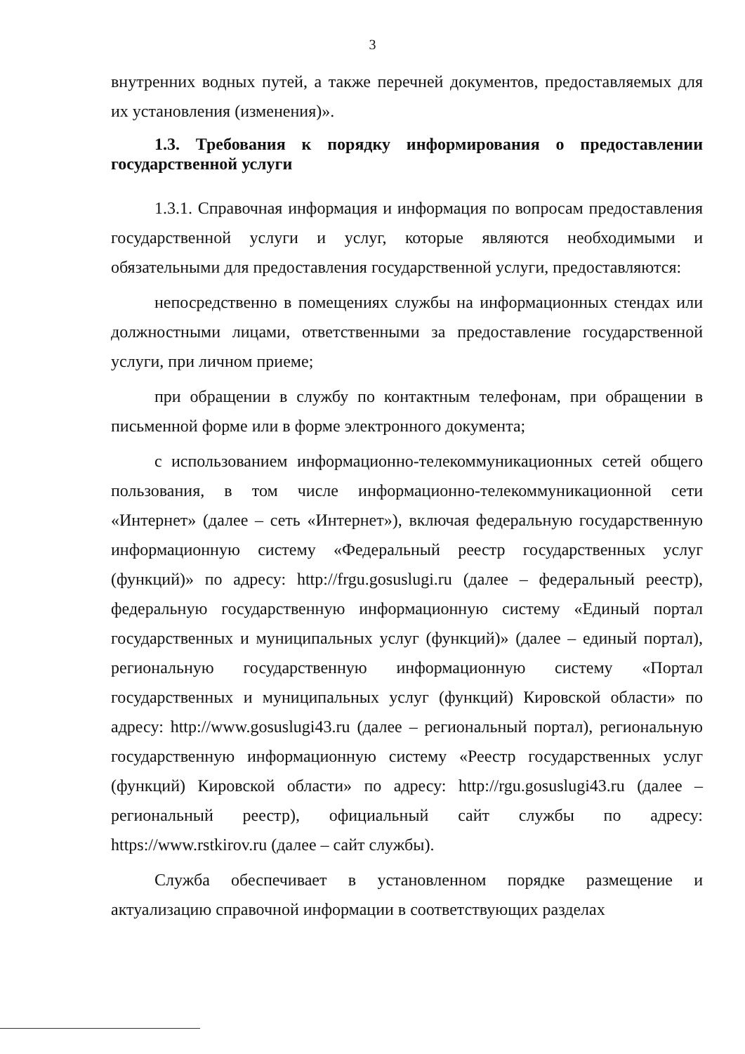3
внутренних водных путей, а также перечней документов, предоставляемых для их установления (изменения)».
1.3. Требования к порядку информирования о предоставлении государственной услуги
1.3.1. Справочная информация и информация по вопросам предоставления государственной услуги и услуг, которые являются необходимыми и обязательными для предоставления государственной услуги, предоставляются:
непосредственно в помещениях службы на информационных стендах или должностными лицами, ответственными за предоставление государственной услуги, при личном приеме;
при обращении в службу по контактным телефонам, при обращении в письменной форме или в форме электронного документа;
с использованием информационно-телекоммуникационных сетей общего пользования, в том числе информационно-телекоммуникационной сети «Интернет» (далее – сеть «Интернет»), включая федеральную государственную информационную систему «Федеральный реестр государственных услуг (функций)» по адресу: http://frgu.gosuslugi.ru (далее – федеральный реестр), федеральную государственную информационную систему «Единый портал государственных и муниципальных услуг (функций)» (далее – единый портал), региональную государственную информационную систему «Портал государственных и муниципальных услуг (функций) Кировской области» по адресу: http://www.gosuslugi43.ru (далее – региональный портал), региональную государственную информационную систему «Реестр государственных услуг (функций) Кировской области» по адресу: http://rgu.gosuslugi43.ru (далее – региональный реестр), официальный сайт службы по адресу: https://www.rstkirov.ru (далее – сайт службы).
Служба обеспечивает в установленном порядке размещение и актуализацию справочной информации в соответствующих разделах